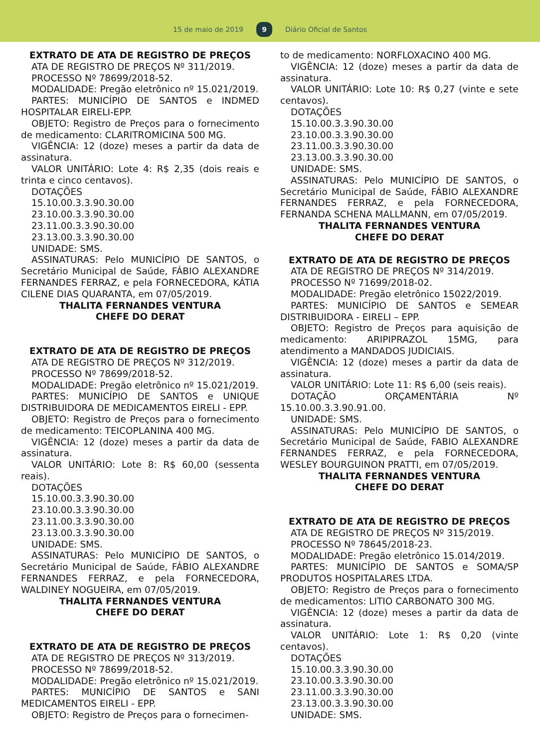15 de maio de 2019 9 Diário Oficial de Santos
EXTRATO DE ATA DE REGISTRO DE PREÇOS
ATA DE REGISTRO DE PREÇOS Nº 311/2019.
PROCESSO Nº 78699/2018-52.
MODALIDADE: Pregão eletrônico nº 15.021/2019.
PARTES: MUNICÍPIO DE SANTOS e INDMED HOSPITALAR EIRELI-EPP.
OBJETO: Registro de Preços para o fornecimento de medicamento: CLARITROMICINA 500 MG.
VIGÊNCIA: 12 (doze) meses a partir da data de assinatura.
VALOR UNITÁRIO: Lote 4: R$ 2,35 (dois reais e trinta e cinco centavos).
DOTAÇÕES
15.10.00.3.3.90.30.00
23.10.00.3.3.90.30.00
23.11.00.3.3.90.30.00
23.13.00.3.3.90.30.00
UNIDADE: SMS.
ASSINATURAS: Pelo MUNICÍPIO DE SANTOS, o Secretário Municipal de Saúde, FÁBIO ALEXANDRE FERNANDES FERRAZ, e pela FORNECEDORA, KÁTIA CILENE DIAS QUARANTA, em 07/05/2019.
THALITA FERNANDES VENTURA
CHEFE DO DERAT
EXTRATO DE ATA DE REGISTRO DE PREÇOS
ATA DE REGISTRO DE PREÇOS Nº 312/2019.
PROCESSO Nº 78699/2018-52.
MODALIDADE: Pregão eletrônico nº 15.021/2019.
PARTES: MUNICÍPIO DE SANTOS e UNIQUE DISTRIBUIDORA DE MEDICAMENTOS EIRELI - EPP.
OBJETO: Registro de Preços para o fornecimento de medicamento: TEICOPLANINA 400 MG.
VIGÊNCIA: 12 (doze) meses a partir da data de assinatura.
VALOR UNITÁRIO: Lote 8: R$ 60,00 (sessenta reais).
DOTAÇÕES
15.10.00.3.3.90.30.00
23.10.00.3.3.90.30.00
23.11.00.3.3.90.30.00
23.13.00.3.3.90.30.00
UNIDADE: SMS.
ASSINATURAS: Pelo MUNICÍPIO DE SANTOS, o Secretário Municipal de Saúde, FÁBIO ALEXANDRE FERNANDES FERRAZ, e pela FORNECEDORA, WALDINEY NOGUEIRA, em 07/05/2019.
THALITA FERNANDES VENTURA
CHEFE DO DERAT
EXTRATO DE ATA DE REGISTRO DE PREÇOS
ATA DE REGISTRO DE PREÇOS Nº 313/2019.
PROCESSO Nº 78699/2018-52.
MODALIDADE: Pregão eletrônico nº 15.021/2019.
PARTES: MUNICÍPIO DE SANTOS e SANI MEDICAMENTOS EIRELI - EPP.
OBJETO: Registro de Preços para o fornecimen-
to de medicamento: NORFLOXACINO 400 MG.
VIGÊNCIA: 12 (doze) meses a partir da data de assinatura.
VALOR UNITÁRIO: Lote 10: R$ 0,27 (vinte e sete centavos).
DOTAÇÕES
15.10.00.3.3.90.30.00
23.10.00.3.3.90.30.00
23.11.00.3.3.90.30.00
23.13.00.3.3.90.30.00
UNIDADE: SMS.
ASSINATURAS: Pelo MUNICÍPIO DE SANTOS, o Secretário Municipal de Saúde, FÁBIO ALEXANDRE FERNANDES FERRAZ, e pela FORNECEDORA, FERNANDA SCHENA MALLMANN, em 07/05/2019.
THALITA FERNANDES VENTURA
CHEFE DO DERAT
EXTRATO DE ATA DE REGISTRO DE PREÇOS
ATA DE REGISTRO DE PREÇOS Nº 314/2019.
PROCESSO Nº 71699/2018-02.
MODALIDADE: Pregão eletrônico 15022/2019.
PARTES: MUNICÍPIO DE SANTOS e SEMEAR DISTRIBUIDORA - EIRELI – EPP.
OBJETO: Registro de Preços para aquisição de medicamento: ARIPIPRAZOL 15MG, para atendimento a MANDADOS JUDICIAIS.
VIGÊNCIA: 12 (doze) meses a partir da data de assinatura.
VALOR UNITÁRIO: Lote 11: R$ 6,00 (seis reais).
DOTAÇÃO ORÇAMENTÁRIA Nº 15.10.00.3.3.90.91.00.
UNIDADE: SMS.
ASSINATURAS: Pelo MUNICÍPIO DE SANTOS, o Secretário Municipal de Saúde, FABIO ALEXANDRE FERNANDES FERRAZ, e pela FORNECEDORA, WESLEY BOURGUINON PRATTI, em 07/05/2019.
THALITA FERNANDES VENTURA
CHEFE DO DERAT
EXTRATO DE ATA DE REGISTRO DE PREÇOS
ATA DE REGISTRO DE PREÇOS Nº 315/2019.
PROCESSO Nº 78645/2018-23.
MODALIDADE: Pregão eletrônico 15.014/2019.
PARTES: MUNICÍPIO DE SANTOS e SOMA/SP PRODUTOS HOSPITALARES LTDA.
OBJETO: Registro de Preços para o fornecimento de medicamentos: LITIO CARBONATO 300 MG.
VIGÊNCIA: 12 (doze) meses a partir da data de assinatura.
VALOR UNITÁRIO: Lote 1: R$ 0,20 (vinte centavos).
DOTAÇÕES
15.10.00.3.3.90.30.00
23.10.00.3.3.90.30.00
23.11.00.3.3.90.30.00
23.13.00.3.3.90.30.00
UNIDADE: SMS.